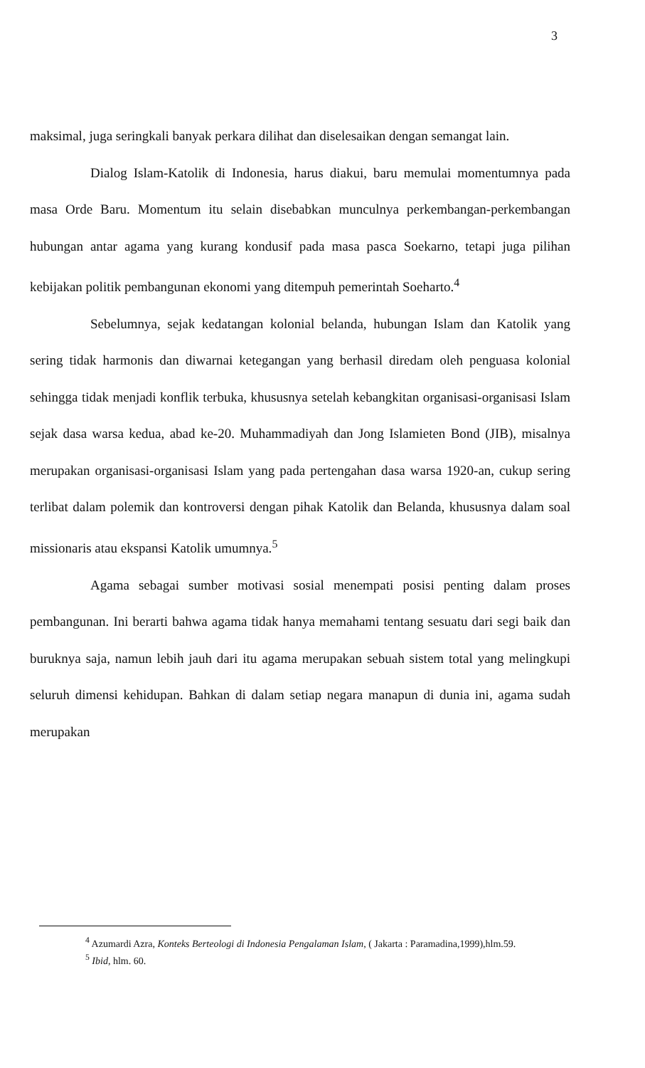3
maksimal, juga seringkali banyak perkara dilihat dan diselesaikan dengan semangat lain.
Dialog Islam-Katolik di Indonesia, harus diakui, baru memulai momentumnya pada masa Orde Baru. Momentum itu selain disebabkan munculnya perkembangan-perkembangan hubungan antar agama yang kurang kondusif pada masa pasca Soekarno, tetapi juga pilihan kebijakan politik pembangunan ekonomi yang ditempuh pemerintah Soeharto.<sup>4</sup>
Sebelumnya, sejak kedatangan kolonial belanda, hubungan Islam dan Katolik yang sering tidak harmonis dan diwarnai ketegangan yang berhasil diredam oleh penguasa kolonial sehingga tidak menjadi konflik terbuka, khususnya setelah kebangkitan organisasi-organisasi Islam sejak dasa warsa kedua, abad ke-20. Muhammadiyah dan Jong Islamieten Bond (JIB), misalnya merupakan organisasi-organisasi Islam yang pada pertengahan dasa warsa 1920-an, cukup sering terlibat dalam polemik dan kontroversi dengan pihak Katolik dan Belanda, khususnya dalam soal missionaris atau ekspansi Katolik umumnya.<sup>5</sup>
Agama sebagai sumber motivasi sosial menempati posisi penting dalam proses pembangunan. Ini berarti bahwa agama tidak hanya memahami tentang sesuatu dari segi baik dan buruknya saja, namun lebih jauh dari itu agama merupakan sebuah sistem total yang melingkupi seluruh dimensi kehidupan. Bahkan di dalam setiap negara manapun di dunia ini, agama sudah merupakan
<sup>4</sup> Azumardi Azra, Konteks Berteologi di Indonesia Pengalaman Islam, ( Jakarta : Paramadina,1999),hlm.59.
<sup>5</sup> Ibid, hlm. 60.